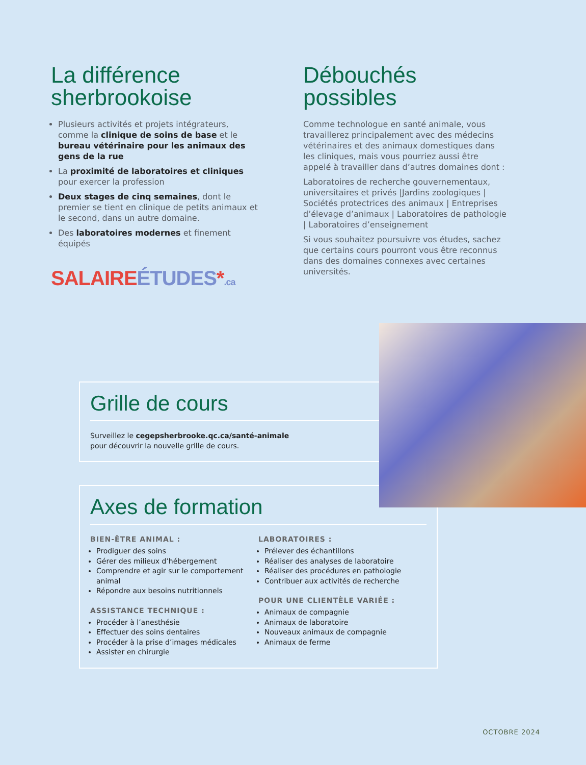La différence sherbrookoise
Plusieurs activités et projets intégrateurs, comme la clinique de soins de base et le bureau vétérinaire pour les animaux des gens de la rue
La proximité de laboratoires et cliniques pour exercer la profession
Deux stages de cinq semaines, dont le premier se tient en clinique de petits animaux et le second, dans un autre domaine.
Des laboratoires modernes et finement équipés
SALAIRE ÉTUDES*.ca
Débouchés possibles
Comme technologue en santé animale, vous travaillerez principalement avec des médecins vétérinaires et des animaux domestiques dans les cliniques, mais vous pourriez aussi être appelé à travailler dans d’autres domaines dont :
Laboratoires de recherche gouvernementaux, universitaires et privés |Jardins zoologiques | Sociétés protectrices des animaux | Entreprises d’élevage d’animaux | Laboratoires de pathologie | Laboratoires d’enseignement
Si vous souhaitez poursuivre vos études, sachez que certains cours pourront vous être reconnus dans des domaines connexes avec certaines universités.
Grille de cours
Surveillez le cegepsherbrooke.qc.ca/santé-animale
pour découvrir la nouvelle grille de cours.
Axes de formation
BIEN-ÊTRE ANIMAL :
Prodiguer des soins
Gérer des milieux d’hébergement
Comprendre et agir sur le comportement animal
Répondre aux besoins nutritionnels
ASSISTANCE TECHNIQUE :
Procéder à l’anesthésie
Effectuer des soins dentaires
Procéder à la prise d’images médicales
Assister en chirurgie
LABORATOIRES :
Prélever des échantillons
Réaliser des analyses de laboratoire
Réaliser des procédures en pathologie
Contribuer aux activités de recherche
POUR UNE CLIENTÈLE VARIÉE :
Animaux de compagnie
Animaux de laboratoire
Nouveaux animaux de compagnie
Animaux de ferme
OCTOBRE 2024